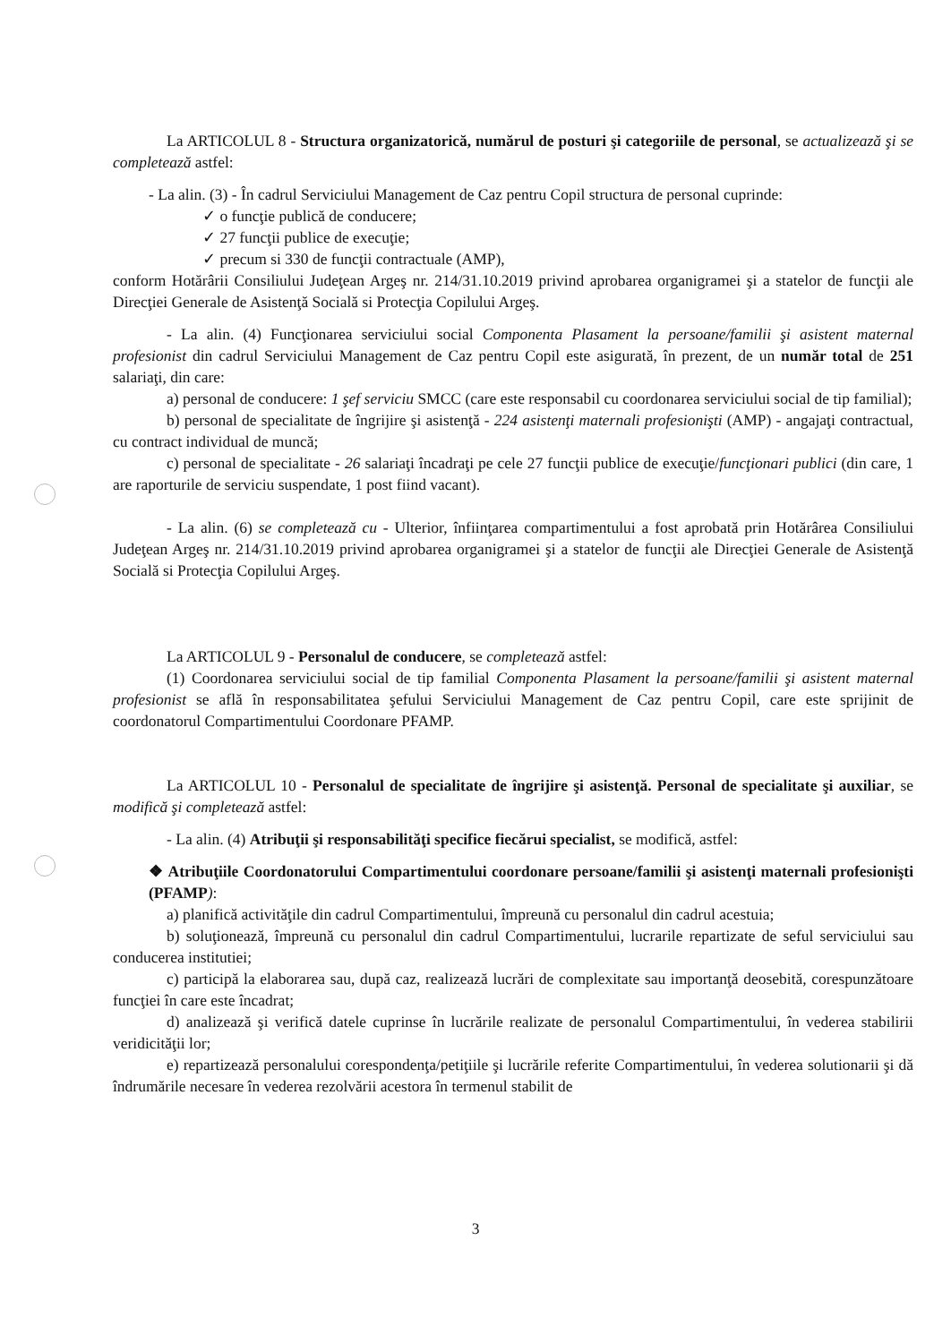La ARTICOLUL 8 - Structura organizatorică, numărul de posturi şi categoriile de personal, se actualizează şi se completează astfel:
- La alin. (3) - În cadrul Serviciului Management de Caz pentru Copil structura de personal cuprinde:
✓ o funcţie publică de conducere;
✓ 27 funcţii publice de execuţie;
✓ precum si 330 de funcţii contractuale (AMP),
conform Hotărârii Consiliului Judeţean Argeş nr. 214/31.10.2019 privind aprobarea organigramei şi a statelor de funcţii ale Direcţiei Generale de Asistenţă Socială si Protecţia Copilului Argeş.
- La alin. (4) Funcţionarea serviciului social Componenta Plasament la persoane/familii şi asistent maternal profesionist din cadrul Serviciului Management de Caz pentru Copil este asigurată, în prezent, de un număr total de 251 salariaţi, din care:
a) personal de conducere: 1 şef serviciu SMCC (care este responsabil cu coordonarea serviciului social de tip familial);
b) personal de specialitate de îngrijire şi asistenţă - 224 asistenţi maternali profesionişti (AMP) - angajaţi contractual, cu contract individual de muncă;
c) personal de specialitate - 26 salariaţi încadraţi pe cele 27 funcţii publice de execuţie/funcţionari publici (din care, 1 are raporturile de serviciu suspendate, 1 post fiind vacant).
- La alin. (6) se completează cu - Ulterior, înfiinţarea compartimentului a fost aprobată prin Hotărârea Consiliului Judeţean Argeş nr. 214/31.10.2019 privind aprobarea organigramei şi a statelor de funcţii ale Direcţiei Generale de Asistenţă Socială si Protecţia Copilului Argeş.
La ARTICOLUL 9 - Personalul de conducere, se completează astfel:
(1) Coordonarea serviciului social de tip familial Componenta Plasament la persoane/familii şi asistent maternal profesionist se află în responsabilitatea şefului Serviciului Management de Caz pentru Copil, care este sprijinit de coordonatorul Compartimentului Coordonare PFAMP.
La ARTICOLUL 10 - Personalul de specialitate de îngrijire şi asistenţă. Personal de specialitate şi auxiliar, se modifică şi completează astfel:
- La alin. (4) Atribuţii şi responsabilităţi specifice fiecărui specialist, se modifică, astfel:
❖ Atribuţiile Coordonatorului Compartimentului coordonare persoane/familii şi asistenţi maternali profesionişti (PFAMP):
a) planifică activităţile din cadrul Compartimentului, împreună cu personalul din cadrul acestuia;
b) soluţionează, împreună cu personalul din cadrul Compartimentului, lucrarile repartizate de seful serviciului sau conducerea institutiei;
c) participă la elaborarea sau, după caz, realizează lucrări de complexitate sau importanţă deosebită, corespunzătoare funcţiei în care este încadrat;
d) analizează şi verifică datele cuprinse în lucrările realizate de personalul Compartimentului, în vederea stabilirii veridicităţii lor;
e) repartizează personalului corespondenţa/petiţiile şi lucrările referite Compartimentului, în vederea solutionarii şi dă îndrumările necesare în vederea rezolvării acestora în termenul stabilit de
3